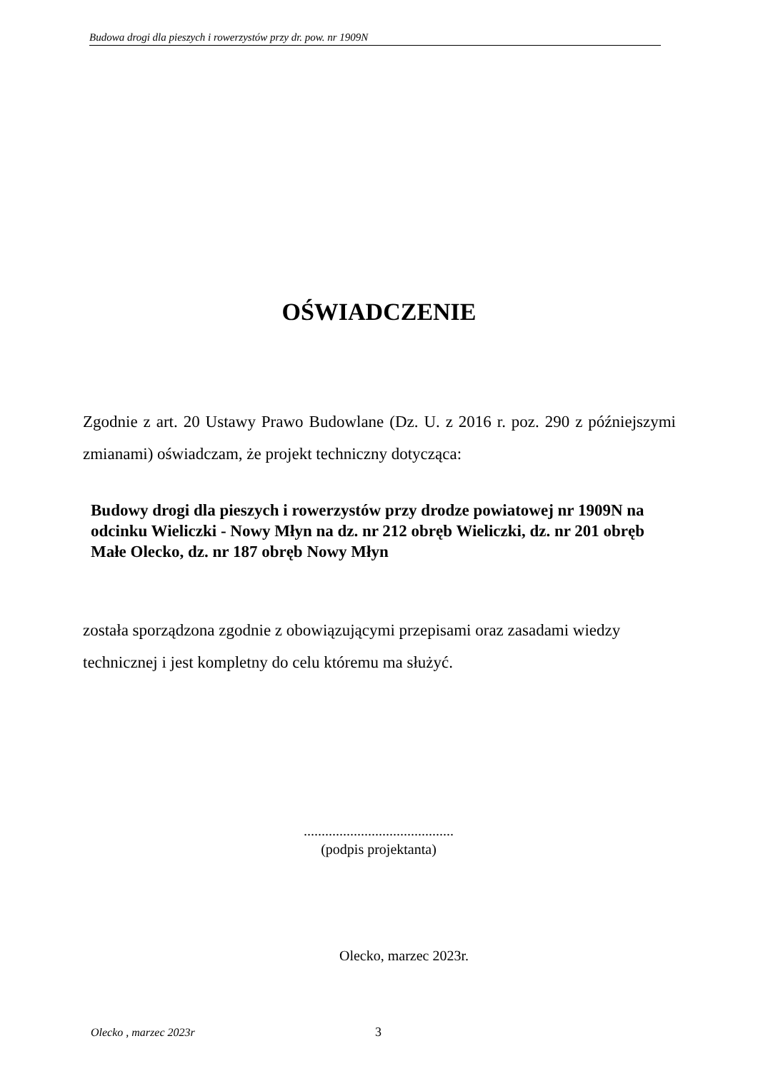Budowa drogi dla pieszych i rowerzystów przy dr. pow. nr 1909N
OŚWIADCZENIE
Zgodnie z art. 20 Ustawy Prawo Budowlane (Dz. U. z 2016 r. poz. 290 z późniejszymi zmianami) oświadczam, że projekt techniczny dotycząca:
Budowy drogi dla pieszych i rowerzystów przy drodze powiatowej nr 1909N na odcinku Wieliczki - Nowy Młyn na dz. nr 212 obręb Wieliczki, dz. nr 201 obręb Małe Olecko, dz. nr 187 obręb Nowy Młyn
została sporządzona zgodnie z obowiązującymi przepisami oraz zasadami wiedzy technicznej i jest kompletny do celu któremu ma służyć.
..........................................
(podpis projektanta)
Olecko, marzec 2023r.
Olecko , marzec 2023r 3